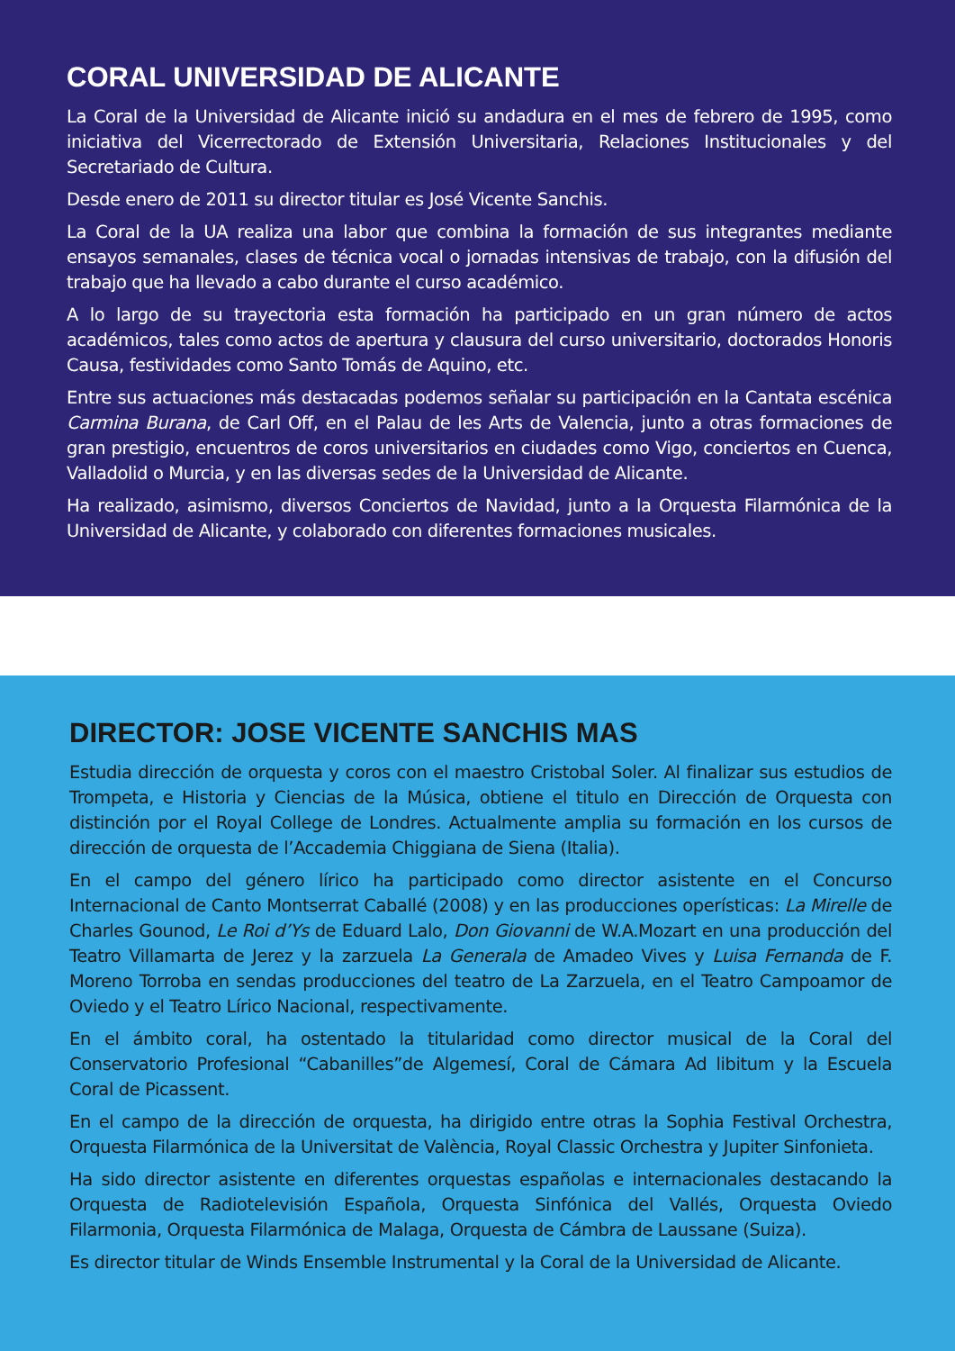CORAL UNIVERSIDAD DE ALICANTE
La Coral de la Universidad de Alicante inició su andadura en el mes de febrero de 1995, como iniciativa del Vicerrectorado de Extensión Universitaria, Relaciones Institucionales y del Secretariado de Cultura.
Desde enero de 2011 su director titular es José Vicente Sanchis.
La Coral de la UA realiza una labor que combina la formación de sus integrantes mediante ensayos semanales, clases de técnica vocal o jornadas intensivas de trabajo, con la difusión del trabajo que ha llevado a cabo durante el curso académico.
A lo largo de su trayectoria esta formación ha participado en un gran número de actos académicos, tales como actos de apertura y clausura del curso universitario, doctorados Honoris Causa, festividades como Santo Tomás de Aquino, etc.
Entre sus actuaciones más destacadas podemos señalar su participación en la Cantata escénica Carmina Burana, de Carl Off, en el Palau de les Arts de Valencia, junto a otras formaciones de gran prestigio, encuentros de coros universitarios en ciudades como Vigo, conciertos en Cuenca, Valladolid o Murcia, y en las diversas sedes de la Universidad de Alicante.
Ha realizado, asimismo, diversos Conciertos de Navidad, junto a la Orquesta Filarmónica de la Universidad de Alicante, y colaborado con diferentes formaciones musicales.
DIRECTOR: JOSE VICENTE SANCHIS MAS
Estudia dirección de orquesta y coros con el maestro Cristobal Soler. Al finalizar sus estudios de Trompeta, e Historia y Ciencias de la Música, obtiene el titulo en Dirección de Orquesta con distinción por el Royal College de Londres. Actualmente amplia su formación en los cursos de dirección de orquesta de l’Accademia Chiggiana de Siena (Italia).
En el campo del género lírico ha participado como director asistente en el Concurso Internacional de Canto Montserrat Caballé (2008) y en las producciones operísticas: La Mirelle de Charles Gounod, Le Roi d’Ys de Eduard Lalo, Don Giovanni de W.A.Mozart en una producción del Teatro Villamarta de Jerez y la zarzuela La Generala de Amadeo Vives y Luisa Fernanda de F. Moreno Torroba en sendas producciones del teatro de La Zarzuela, en el Teatro Campoamor de Oviedo y el Teatro Lírico Nacional, respectivamente.
En el ámbito coral, ha ostentado la titularidad como director musical de la Coral del Conservatorio Profesional “Cabanilles”de Algemesí, Coral de Cámara Ad libitum y la Escuela Coral de Picassent.
En el campo de la dirección de orquesta, ha dirigido entre otras la Sophia Festival Orchestra, Orquesta Filarmónica de la Universitat de València, Royal Classic Orchestra y Jupiter Sinfonieta.
Ha sido director asistente en diferentes orquestas españolas e internacionales destacando la Orquesta de Radiotelevisión Española, Orquesta Sinfónica del Vallés, Orquesta Oviedo Filarmonia, Orquesta Filarmónica de Malaga, Orquesta de Cámbra de Laussane (Suiza).
Es director titular de Winds Ensemble Instrumental y la Coral de la Universidad de Alicante.